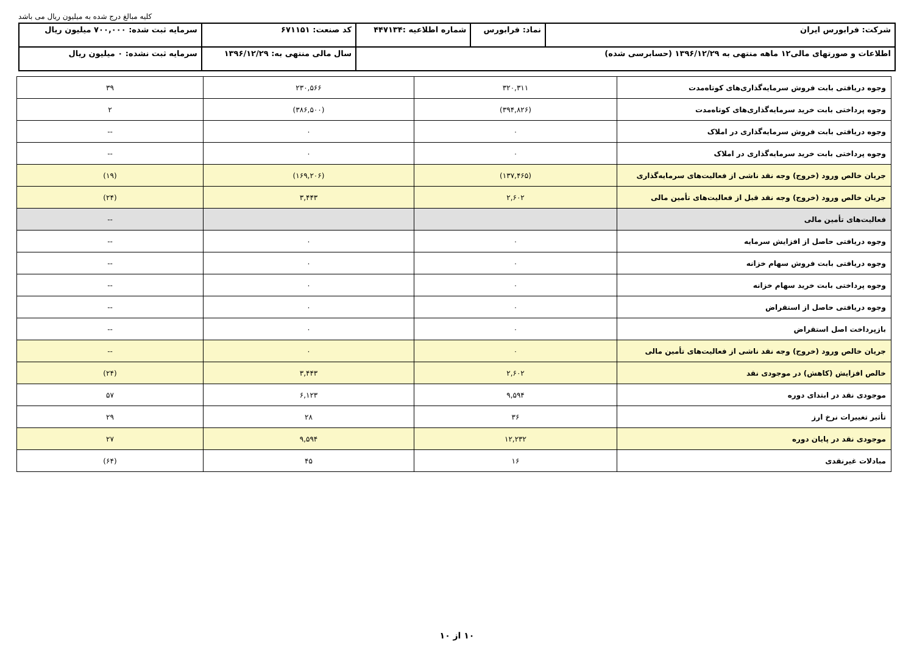کلیه مبالغ درج شده به میلیون ریال می باشد
| شرکت: فرابورس ایران | نماد: فرابورس | شماره اطلاعیه :۴۴۷۱۳۴ | کد صنعت: ۶۷۱۱۵۱ | سرمایه ثبت شده: ۷۰۰,۰۰۰ میلیون ریال |
| اطلاعات و صورتهای مالی۱۲ ماهه منتهی به ۱۳۹۶/۱۲/۲۹ (حسابرسی شده) | | | سال مالی منتهی به: ۱۳۹۶/۱۲/۲۹ | سرمایه ثبت نشده: ۰ میلیون ریال |
| وجوه دریافتی بابت فروش سرمایه‌گذاری‌های کوتاه‌مدت | ۳۲۰,۳۱۱ | ۲۳۰,۵۶۶ | ۳۹ |
| وجوه پرداختی بابت خرید سرمایه‌گذاری‌های کوتاه‌مدت | (۳۹۴,۸۲۶) | (۳۸۶,۵۰۰) | ۲ |
| وجوه دریافتی بابت فروش سرمایه‌گذاری در املاک | ۰ | ۰ | -- |
| وجوه پرداختی بابت خرید سرمایه‌گذاری در املاک | ۰ | ۰ | -- |
| جریان خالص ورود (خروج) وجه نقد ناشی از فعالیت‌های سرمایه‌گذاری | (۱۳۷,۴۶۵) | (۱۶۹,۲۰۶) | (۱۹) |
| جریان خالص ورود (خروج) وجه نقد قبل از فعالیت‌های تأمین مالی | ۲,۶۰۲ | ۳,۴۴۳ | (۲۴) |
| فعالیت‌های تأمین مالی | | | -- |
| وجوه دریافتی حاصل از افزایش سرمایه | ۰ | ۰ | -- |
| وجوه دریافتی بابت فروش سهام خزانه | ۰ | ۰ | -- |
| وجوه پرداختی بابت خرید سهام خزانه | ۰ | ۰ | -- |
| وجوه دریافتی حاصل از استقراض | ۰ | ۰ | -- |
| بازپرداخت اصل استقراض | ۰ | ۰ | -- |
| جریان خالص ورود (خروج) وجه نقد ناشی از فعالیت‌های تأمین مالی | ۰ | ۰ | -- |
| خالص افزایش (کاهش) در موجودی نقد | ۲,۶۰۲ | ۳,۴۴۳ | (۲۴) |
| موجودی نقد در ابتدای دوره | ۹,۵۹۴ | ۶,۱۲۳ | ۵۷ |
| تأثیر تغییرات نرخ ارز | ۳۶ | ۲۸ | ۲۹ |
| موجودی نقد در پایان دوره | ۱۲,۲۳۲ | ۹,۵۹۴ | ۲۷ |
| مبادلات غیرنقدی | ۱۶ | ۴۵ | (۶۴) |
۱۰ از ۱۰